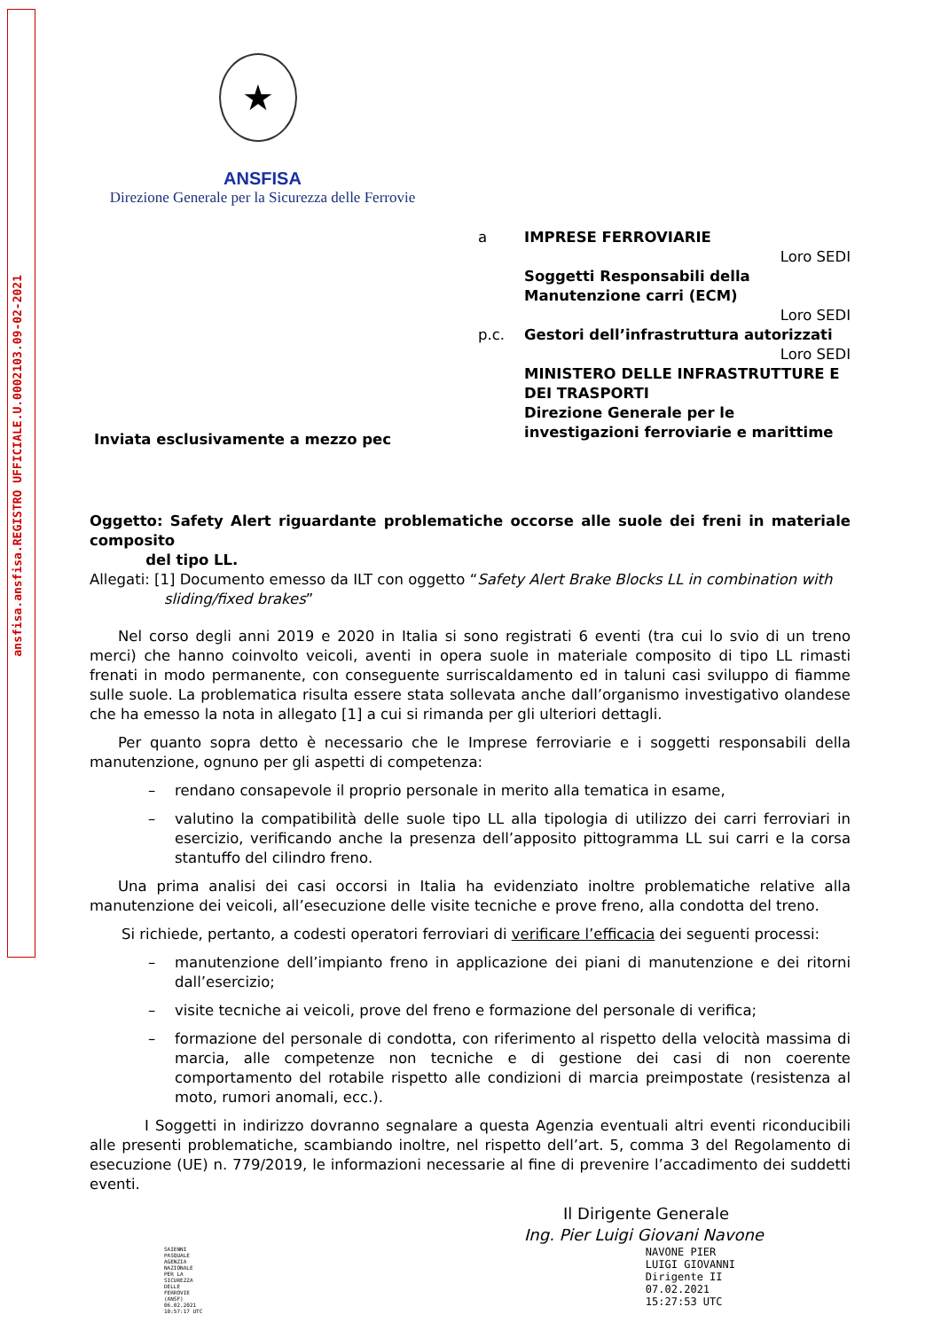ansfisa.ansfisa.REGISTRO UFFICIALE.U.0002103.09-02-2021
★
ANSFISA
Direzione Generale per la Sicurezza delle Ferrovie
a IMPRESE FERROVIARIE
Loro SEDI
Soggetti Responsabili della Manutenzione carri (ECM)
Loro SEDI
p.c. Gestori dell’infrastruttura autorizzati
Loro SEDI
MINISTERO DELLE INFRASTRUTTURE E DEI TRASPORTI
Direzione Generale per le investigazioni ferroviarie e marittime
Inviata esclusivamente a mezzo pec
Oggetto: Safety Alert riguardante problematiche occorse alle suole dei freni in materiale composito
del tipo LL.
Allegati: [1] Documento emesso da ILT con oggetto “Safety Alert Brake Blocks LL in combination with
sliding/fixed brakes”
Nel corso degli anni 2019 e 2020 in Italia si sono registrati 6 eventi (tra cui lo svio di un treno merci) che hanno coinvolto veicoli, aventi in opera suole in materiale composito di tipo LL rimasti frenati in modo permanente, con conseguente surriscaldamento ed in taluni casi sviluppo di fiamme sulle suole. La problematica risulta essere stata sollevata anche dall’organismo investigativo olandese che ha emesso la nota in allegato [1] a cui si rimanda per gli ulteriori dettagli.
Per quanto sopra detto è necessario che le Imprese ferroviarie e i soggetti responsabili della manutenzione, ognuno per gli aspetti di competenza:
– rendano consapevole il proprio personale in merito alla tematica in esame,
– valutino la compatibilità delle suole tipo LL alla tipologia di utilizzo dei carri ferroviari in esercizio, verificando anche la presenza dell’apposito pittogramma LL sui carri e la corsa stantuffo del cilindro freno.
Una prima analisi dei casi occorsi in Italia ha evidenziato inoltre problematiche relative alla manutenzione dei veicoli, all’esecuzione delle visite tecniche e prove freno, alla condotta del treno.
Si richiede, pertanto, a codesti operatori ferroviari di verificare l’efficacia dei seguenti processi:
– manutenzione dell’impianto freno in applicazione dei piani di manutenzione e dei ritorni dall’esercizio;
– visite tecniche ai veicoli, prove del freno e formazione del personale di verifica;
– formazione del personale di condotta, con riferimento al rispetto della velocità massima di marcia, alle competenze non tecniche e di gestione dei casi di non coerente comportamento del rotabile rispetto alle condizioni di marcia preimpostate (resistenza al moto, rumori anomali, ecc.).
I Soggetti in indirizzo dovranno segnalare a questa Agenzia eventuali altri eventi riconducibili alle presenti problematiche, scambiando inoltre, nel rispetto dell’art. 5, comma 3 del Regolamento di esecuzione (UE) n. 779/2019, le informazioni necessarie al fine di prevenire l’accadimento dei suddetti eventi.
Il Dirigente Generale
Ing. Pier Luigi Giovani Navone
SAIENNI
PASQUALE
AGENZIA
NAZIONALE
PER LA
SICUREZZA
DELLE
FERROVIE
(ANSF)
06.02.2021
10:57:17 UTC
NAVONE PIER
LUIGI GIOVANNI
Dirigente II
07.02.2021
15:27:53 UTC